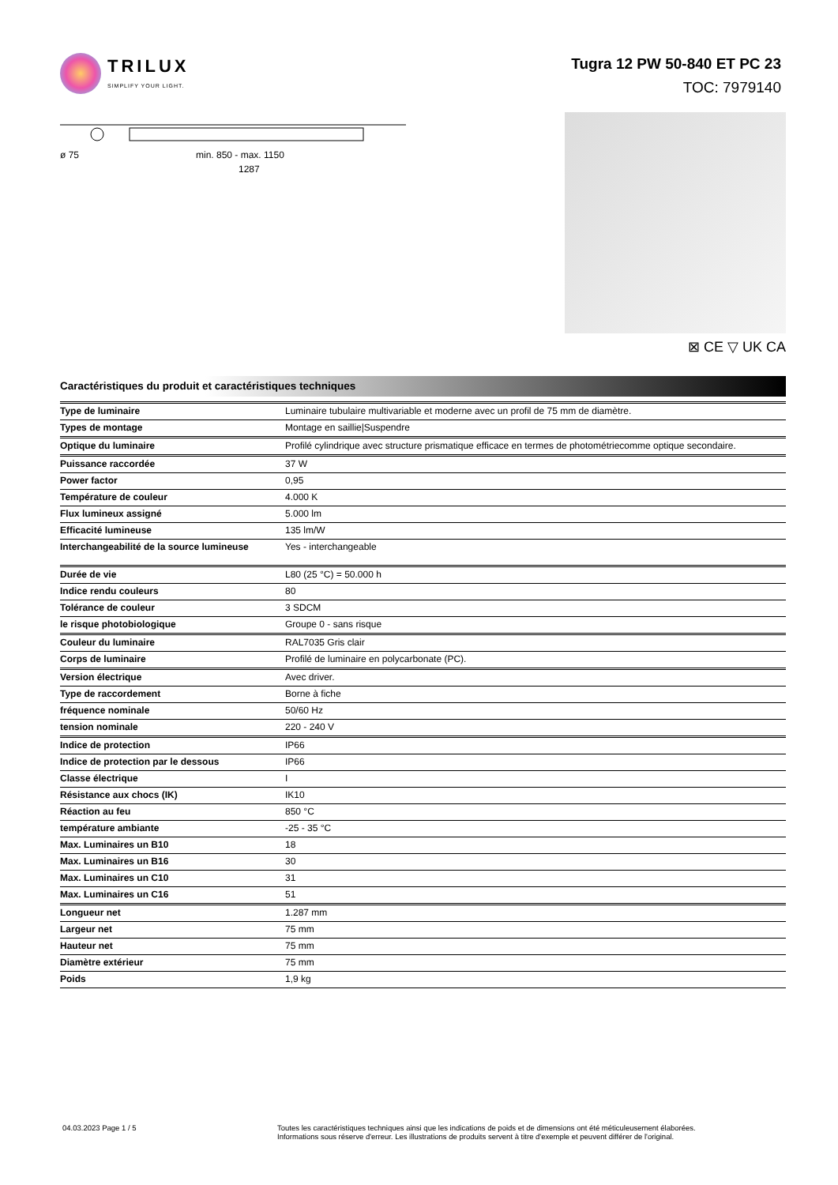TRILUX
SIMPLIFY YOUR LIGHT.
Tugra 12 PW 50-840 ET PC 23
TOC: 7979140
ø 75
min. 850 - max. 1150
1287
⊠ CE ▽ UK CA
Caractéristiques du produit et caractéristiques techniques
| Type de luminaire | Luminaire tubulaire multivariable et moderne avec un profil de 75 mm de diamètre. |
| Types de montage | Montage en saillie/Suspendre |
| Optique du luminaire | Profilé cylindrique avec structure prismatique efficace en termes de photométriecomme optique secondaire. |
| Puissance raccordée | 37 W |
| Power factor | 0,95 |
| Température de couleur | 4.000 K |
| Flux lumineux assigné | 5.000 lm |
| Efficacité lumineuse | 135 lm/W |
| Interchangeabilité de la source lumineuse | Yes - interchangeable |
| Durée de vie | L80 (25 °C) = 50.000 h |
| Indice rendu couleurs | 80 |
| Tolérance de couleur | 3 SDCM |
| le risque photobiologique | Groupe 0 - sans risque |
| Couleur du luminaire | RAL7035 Gris clair |
| Corps de luminaire | Profilé de luminaire en polycarbonate (PC). |
| Version électrique | Avec driver. |
| Type de raccordement | Borne à fiche |
| fréquence nominale | 50/60 Hz |
| tension nominale | 220 - 240 V |
| Indice de protection | IP66 |
| Indice de protection par le dessous | IP66 |
| Classe électrique | I |
| Résistance aux chocs (IK) | IK10 |
| Réaction au feu | 850 °C |
| température ambiante | -25 - 35 °C |
| Max. Luminaires un B10 | 18 |
| Max. Luminaires un B16 | 30 |
| Max. Luminaires un C10 | 31 |
| Max. Luminaires un C16 | 51 |
| Longueur net | 1.287 mm |
| Largeur net | 75 mm |
| Hauteur net | 75 mm |
| Diamètre extérieur | 75 mm |
| Poids | 1,9 kg |
04.03.2023 Page 1 / 5 Toutes les caractéristiques techniques ainsi que les indications de poids et de dimensions ont été méticuleusement élaborées.
Informations sous réserve d'erreur. Les illustrations de produits servent à titre d'exemple et peuvent différer de l'original.